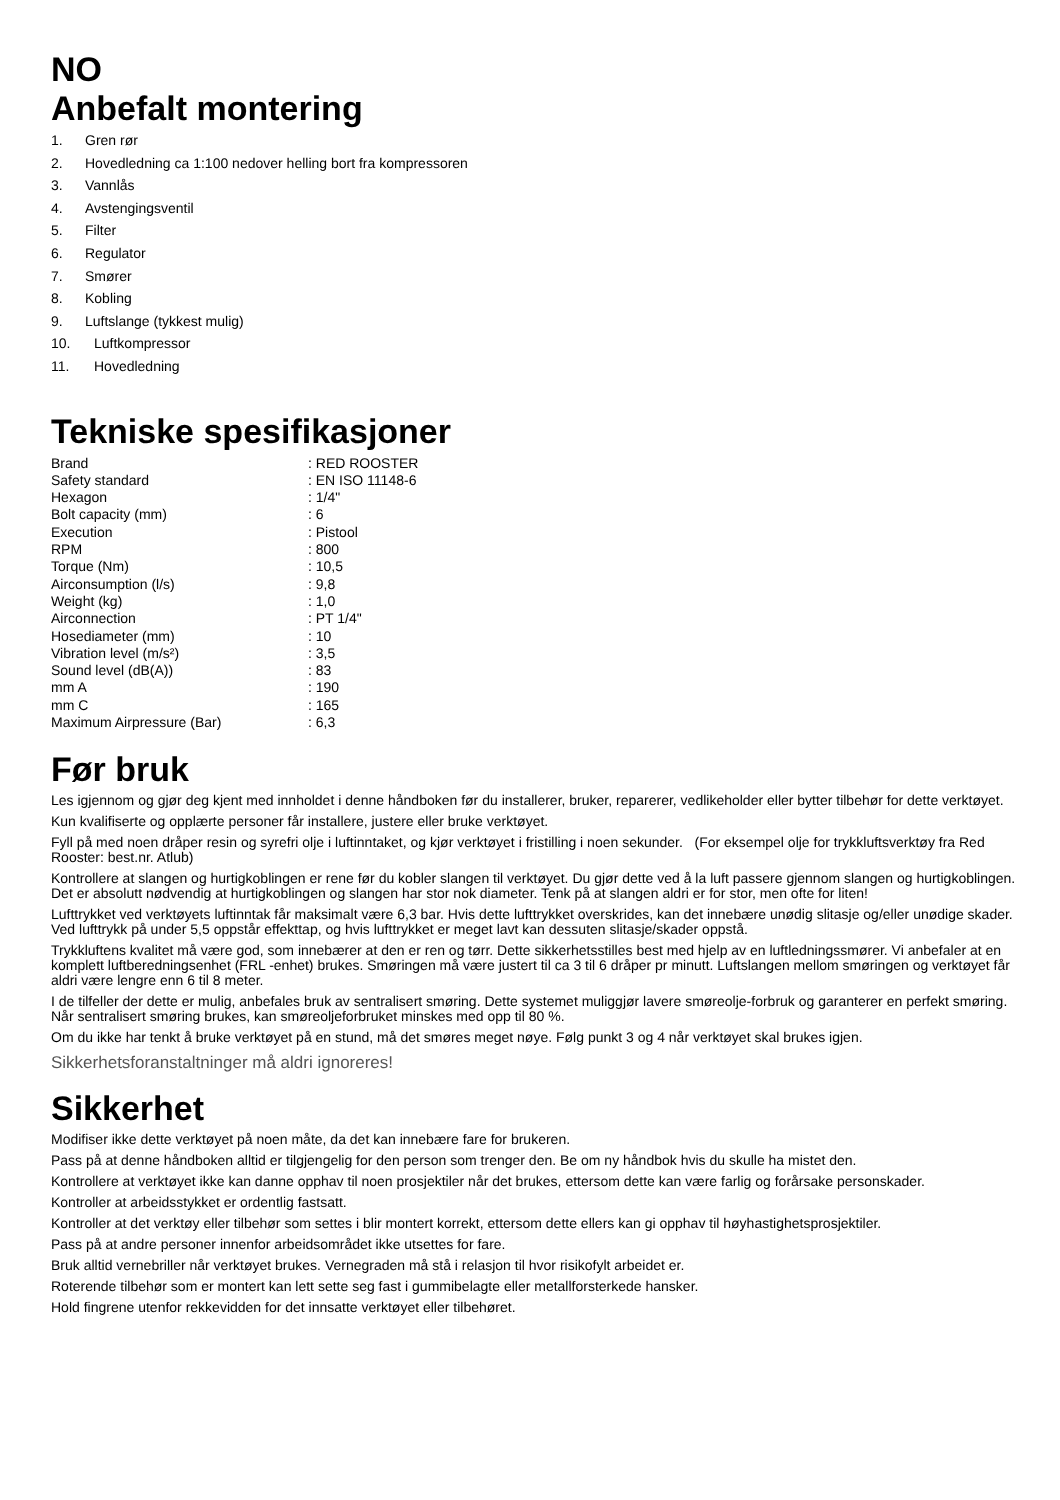NO
Anbefalt montering
1. Gren rør
2. Hovedledning ca 1:100 nedover helling bort fra kompressoren
3. Vannlås
4. Avstengingsventil
5. Filter
6. Regulator
7. Smører
8. Kobling
9. Luftslange (tykkest mulig)
10. Luftkompressor
11. Hovedledning
Tekniske spesifikasjoner
| Brand | : RED ROOSTER |
| Safety standard | : EN ISO 11148-6 |
| Hexagon | : 1/4" |
| Bolt capacity (mm) | : 6 |
| Execution | : Pistool |
| RPM | : 800 |
| Torque (Nm) | : 10,5 |
| Airconsumption (l/s) | : 9,8 |
| Weight (kg) | : 1,0 |
| Airconnection | : PT 1/4" |
| Hosediameter (mm) | : 10 |
| Vibration level (m/s²) | : 3,5 |
| Sound level (dB(A)) | : 83 |
| mm A | : 190 |
| mm C | : 165 |
| Maximum Airpressure (Bar) | : 6,3 |
Før bruk
Les igjennom og gjør deg kjent med innholdet i denne håndboken før du installerer, bruker, reparerer, vedlikeholder eller bytter tilbehør for dette verktøyet.
Kun kvalifiserte og opplærte personer får installere, justere eller bruke verktøyet.
Fyll på med noen dråper resin og syrefri olje i luftinntaket, og kjør verktøyet i fristilling i noen sekunder. (For eksempel olje for trykkluftsverktøy fra Red Rooster: best.nr. Atlub)
Kontrollere at slangen og hurtigkoblingen er rene før du kobler slangen til verktøyet. Du gjør dette ved å la luft passere gjennom slangen og hurtigkoblingen. Det er absolutt nødvendig at hurtigkoblingen og slangen har stor nok diameter. Tenk på at slangen aldri er for stor, men ofte for liten!
Lufttrykket ved verktøyets luftinntak får maksimalt være 6,3 bar. Hvis dette lufttrykket overskrides, kan det innebære unødig slitasje og/eller unødige skader. Ved lufttrykk på under 5,5 oppstår effekttap, og hvis lufttrykket er meget lavt kan dessuten slitasje/skader oppstå.
Trykkluftens kvalitet må være god, som innebærer at den er ren og tørr. Dette sikkerhetsstilles best med hjelp av en luftledningssmører. Vi anbefaler at en komplett luftberedningsenhet (FRL -enhet) brukes. Smøringen må være justert til ca 3 til 6 dråper pr minutt. Luftslangen mellom smøringen og verktøyet får aldri være lengre enn 6 til 8 meter.
I de tilfeller der dette er mulig, anbefales bruk av sentralisert smøring. Dette systemet muliggjør lavere smøreolje-forbruk og garanterer en perfekt smøring. Når sentralisert smøring brukes, kan smøreoljeforbruket minskes med opp til 80 %.
Om du ikke har tenkt å bruke verktøyet på en stund, må det smøres meget nøye. Følg punkt 3 og 4 når verktøyet skal brukes igjen.
Sikkerhetsforanstaltninger må aldri ignoreres!
Sikkerhet
Modifiser ikke dette verktøyet på noen måte, da det kan innebære fare for brukeren.
Pass på at denne håndboken alltid er tilgjengelig for den person som trenger den. Be om ny håndbok hvis du skulle ha mistet den.
Kontrollere at verktøyet ikke kan danne opphav til noen prosjektiler når det brukes, ettersom dette kan være farlig og forårsake personskader.
Kontroller at arbeidsstykket er ordentlig fastsatt.
Kontroller at det verktøy eller tilbehør som settes i blir montert korrekt, ettersom dette ellers kan gi opphav til høyhastighetsprosjektiler.
Pass på at andre personer innenfor arbeidsområdet ikke utsettes for fare.
Bruk alltid vernebriller når verktøyet brukes. Vernegraden må stå i relasjon til hvor risikofylt arbeidet er.
Roterende tilbehør som er montert kan lett sette seg fast i gummibelagte eller metallforsterkede hansker.
Hold fingrene utenfor rekkevidden for det innsatte verktøyet eller tilbehøret.